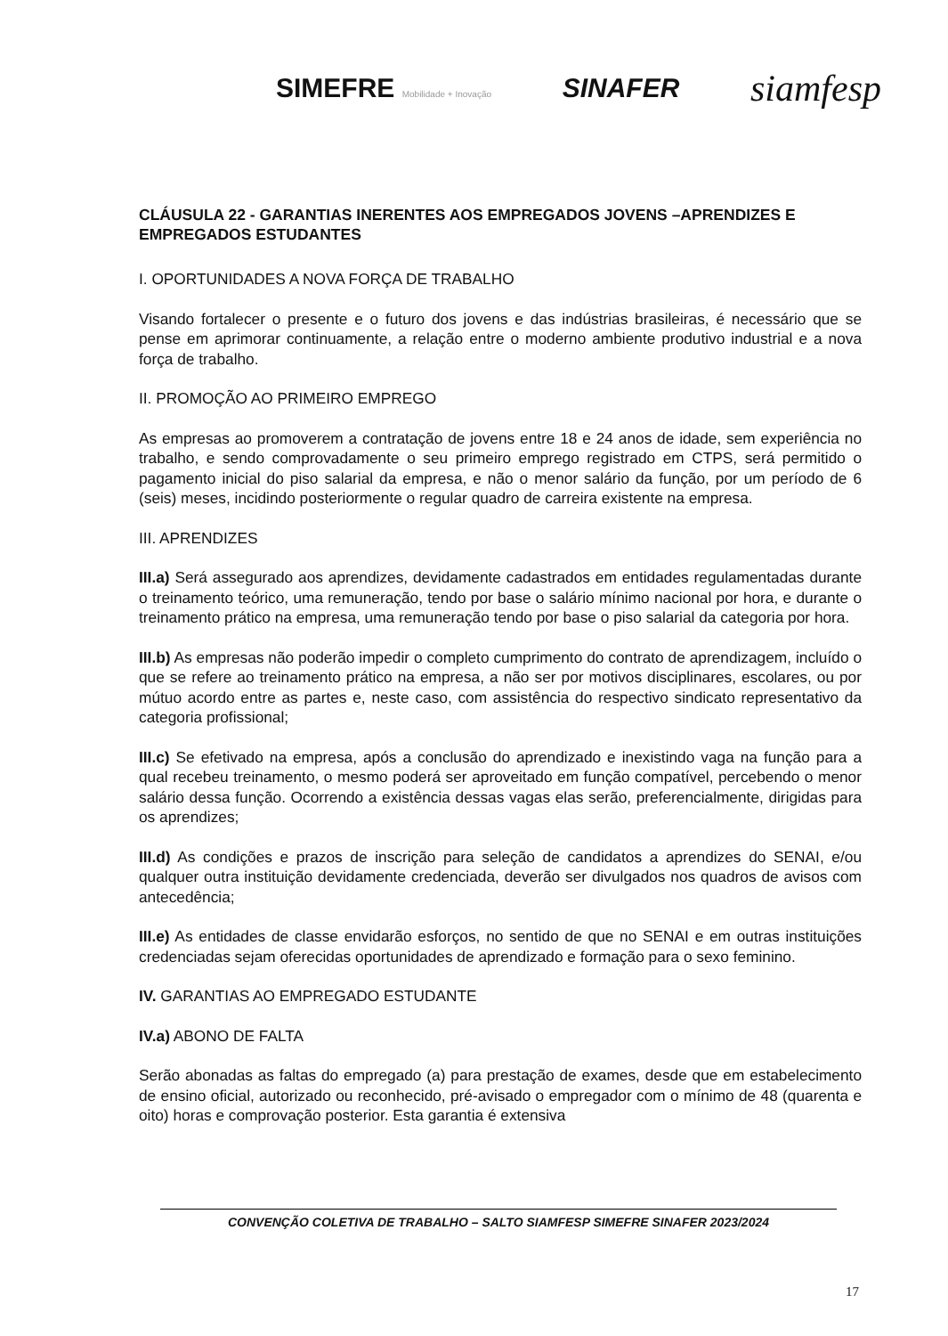SIMEFRE Mobilidade + Inovação
SINAFER
siamfesp
CLÁUSULA 22 - GARANTIAS INERENTES AOS EMPREGADOS JOVENS –APRENDIZES E EMPREGADOS ESTUDANTES
I. OPORTUNIDADES A NOVA FORÇA DE TRABALHO
Visando fortalecer o presente e o futuro dos jovens e das indústrias brasileiras, é necessário que se pense em aprimorar continuamente, a relação entre o moderno ambiente produtivo industrial e a nova força de trabalho.
II. PROMOÇÃO AO PRIMEIRO EMPREGO
As empresas ao promoverem a contratação de jovens entre 18 e 24 anos de idade, sem experiência no trabalho, e sendo comprovadamente o seu primeiro emprego registrado em CTPS, será permitido o pagamento inicial do piso salarial da empresa, e não o menor salário da função, por um período de 6 (seis) meses, incidindo posteriormente o regular quadro de carreira existente na empresa.
III. APRENDIZES
III.a) Será assegurado aos aprendizes, devidamente cadastrados em entidades regulamentadas durante o treinamento teórico, uma remuneração, tendo por base o salário mínimo nacional por hora, e durante o treinamento prático na empresa, uma remuneração tendo por base o piso salarial da categoria por hora.
III.b) As empresas não poderão impedir o completo cumprimento do contrato de aprendizagem, incluído o que se refere ao treinamento prático na empresa, a não ser por motivos disciplinares, escolares, ou por mútuo acordo entre as partes e, neste caso, com assistência do respectivo sindicato representativo da categoria profissional;
III.c) Se efetivado na empresa, após a conclusão do aprendizado e inexistindo vaga na função para a qual recebeu treinamento, o mesmo poderá ser aproveitado em função compatível, percebendo o menor salário dessa função. Ocorrendo a existência dessas vagas elas serão, preferencialmente, dirigidas para os aprendizes;
III.d) As condições e prazos de inscrição para seleção de candidatos a aprendizes do SENAI, e/ou qualquer outra instituição devidamente credenciada, deverão ser divulgados nos quadros de avisos com antecedência;
III.e) As entidades de classe envidarão esforços, no sentido de que no SENAI e em outras instituições credenciadas sejam oferecidas oportunidades de aprendizado e formação para o sexo feminino.
IV. GARANTIAS AO EMPREGADO ESTUDANTE
IV.a) ABONO DE FALTA
Serão abonadas as faltas do empregado (a) para prestação de exames, desde que em estabelecimento de ensino oficial, autorizado ou reconhecido, pré-avisado o empregador com o mínimo de 48 (quarenta e oito) horas e comprovação posterior. Esta garantia é extensiva
CONVENÇÃO COLETIVA DE TRABALHO – SALTO SIAMFESP SIMEFRE SINAFER 2023/2024
17